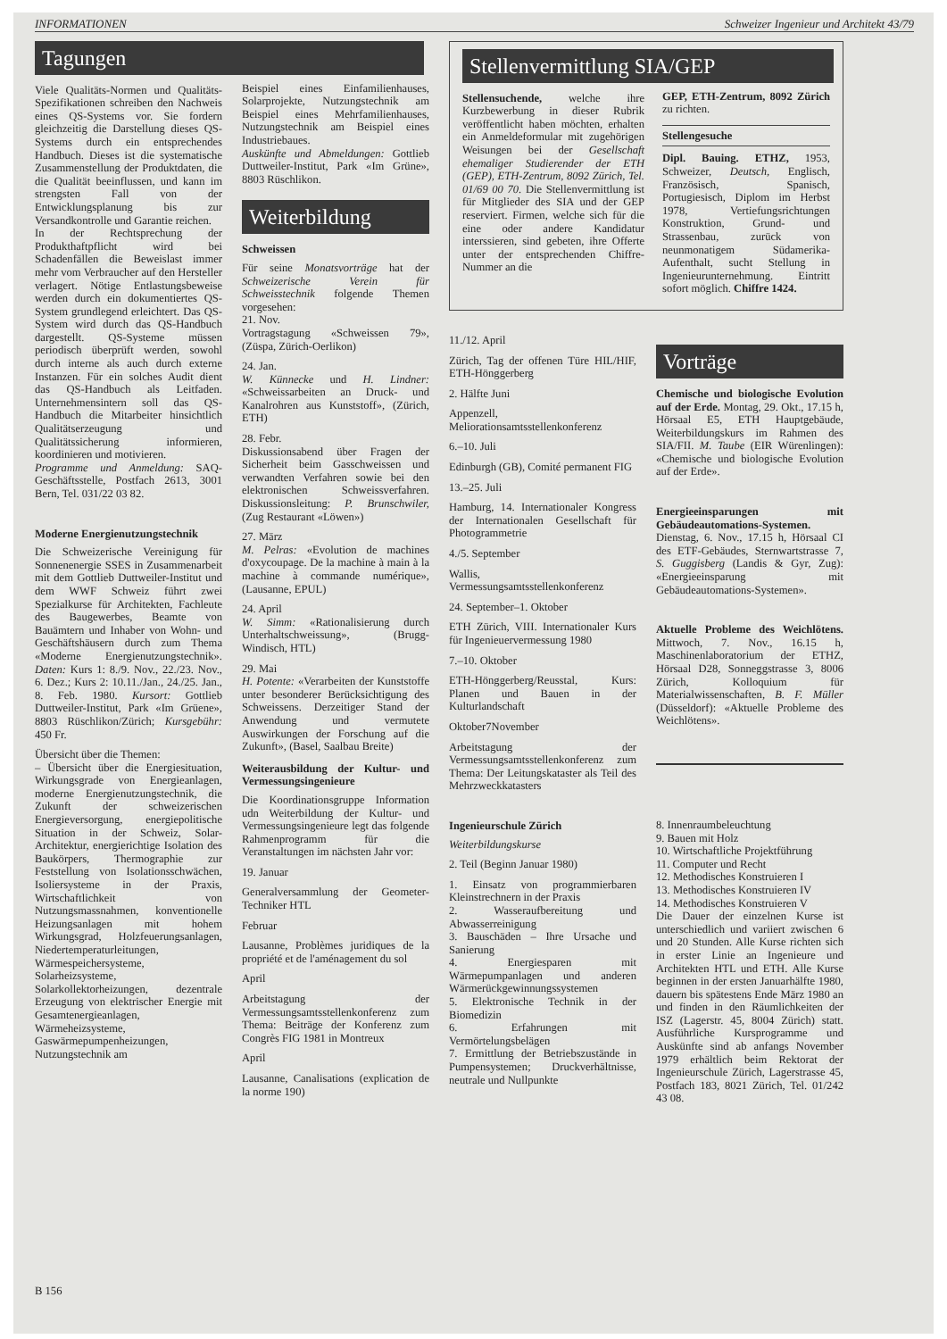INFORMATIONEN Schweizer Ingenieur und Architekt 43/79
Tagungen
Viele Qualitäts-Normen und Qualitäts-Spezifikationen schreiben den Nachweis eines QS-Systems vor. Sie fordern gleichzeitig die Darstellung dieses QS-Systems durch ein entsprechendes Handbuch. Dieses ist die systematische Zusammenstellung der Produktdaten, die die Qualität beeinflussen, und kann im strengsten Fall von der Entwicklungsplanung bis zur Versandkontrolle und Garantie reichen.
In der Rechtsprechung der Produkthaftpflicht wird bei Schadenfällen die Beweislast immer mehr vom Verbraucher auf den Hersteller verlagert. Nötige Entlastungsbeweise werden durch ein dokumentiertes QS-System grundlegend erleichtert. Das QS-System wird durch das QS-Handbuch dargestellt. QS-Systeme müssen periodisch überprüft werden, sowohl durch interne als auch durch externe Instanzen. Für ein solches Audit dient das QS-Handbuch als Leitfaden. Unternehmensintern soll das QS-Handbuch die Mitarbeiter hinsichtlich Qualitätserzeugung und Qualitätssicherung informieren, koordinieren und motivieren.
Programme und Anmeldung: SAQ-Geschäftsstelle, Postfach 2613, 3001 Bern, Tel. 031/22 03 82.
Moderne Energienutzungstechnik
Die Schweizerische Vereinigung für Sonnenenergie SSES in Zusammenarbeit mit dem Gottlieb Duttweiler-Institut und dem WWF Schweiz führt zwei Spezialkurse für Architekten, Fachleute des Baugewerbes, Beamte von Bauämtern und Inhaber von Wohn- und Geschäftshäusern durch zum Thema «Moderne Energienutzungstechnik». Daten: Kurs 1: 8./9. Nov., 22./23. Nov., 6. Dez.; Kurs 2: 10.11./Jan., 24./25. Jan., 8. Feb. 1980. Kursort: Gottlieb Duttweiler-Institut, Park «Im Grüene», 8803 Rüschlikon/Zürich; Kursgebühr: 450 Fr.
Übersicht über die Themen:
– Übersicht über die Energiesituation, Wirkungsgrade von Energieanlagen, moderne Energienutzungstechnik, die Zukunft der schweizerischen Energieversorgung, energiepolitische Situation in der Schweiz, Solar-Architektur, energierichtige Isolation des Baukörpers, Thermographie zur Feststellung von Isolationsschwächen, Isoliersysteme in der Praxis, Wirtschaftlichkeit von Nutzungsmassnahmen, konventionelle Heizungsanlagen mit hohem Wirkungsgrad, Holzfeuerungsanlagen, Niedertemperaturleitungen, Wärmespeichersysteme, Solarheizsysteme, Solarkollektorheizungen, dezentrale Erzeugung von elektrischer Energie mit Gesamtenergieanlagen, Wärmeheizsysteme, Gaswärmepumpenheizungen, Nutzungstechnik am
Beispiel eines Einfamilienhauses, Solarprojekte, Nutzungstechnik am Beispiel eines Mehrfamilienhauses, Nutzungstechnik am Beispiel eines Industriebaues.
Auskünfte und Abmeldungen: Gottlieb Duttweiler-Institut, Park «Im Grüne», 8803 Rüschlikon.
Weiterbildung
Schweissen
Für seine Monatsvorträge hat der Schweizerische Verein für Schweisstechnik folgende Themen vorgesehen:
21. Nov.
Vortragstagung «Schweissen 79», (Züspa, Zürich-Oerlikon)
24. Jan.
W. Künnecke und H. Lindner: «Schweissarbeiten an Druck- und Kanalrohren aus Kunststoff», (Zürich, ETH)
28. Febr.
Diskussionsabend über Fragen der Sicherheit beim Gasschweissen und verwandten Verfahren sowie bei den elektronischen Schweissverfahren. Diskussionsleitung: P. Brunschwiler, (Zug Restaurant «Löwen»)
27. März
M. Pelras: «Evolution de machines d'oxycoupage. De la machine à main à la machine à commande numérique», (Lausanne, EPUL)
24. April
W. Simm: «Rationalisierung durch Unterhaltschweissung», (Brugg-Windisch, HTL)
29. Mai
H. Potente: «Verarbeiten der Kunststoffe unter besonderer Berücksichtigung des Schweissens. Derzeitiger Stand der Anwendung und vermutete Auswirkungen der Forschung auf die Zukunft», (Basel, Saalbau Breite)
Weiterausbildung der Kultur- und Vermessungsingenieure
Die Koordinationsgruppe Information udn Weiterbildung der Kultur- und Vermessungsingenieure legt das folgende Rahmenprogramm für die Veranstaltungen im nächsten Jahr vor:
19. Januar
Generalversammlung der Geometer-Techniker HTL
Februar
Lausanne, Problèmes juridiques de la propriété et de l'aménagement du sol
April
Arbeitstagung der Vermessungsamtsstellenkonferenz zum Thema: Beiträge der Konferenz zum Congrès FIG 1981 in Montreux
April
Lausanne, Canalisations (explication de la norme 190)
Stellenvermittlung SIA/GEP
Stellensuchende, welche ihre Kurzbewerbung in dieser Rubrik veröffentlicht haben möchten, erhalten ein Anmeldeformular mit zugehörigen Weisungen bei der Gesellschaft ehemaliger Studierender der ETH (GEP), ETH-Zentrum, 8092 Zürich, Tel. 01/69 00 70. Die Stellenvermittlung ist für Mitglieder des SIA und der GEP reserviert. Firmen, welche sich für die eine oder andere Kandidatur interssieren, sind gebeten, ihre Offerte unter der entsprechenden Chiffre-Nummer an die
GEP, ETH-Zentrum, 8092 Zürich zu richten.
Stellengesuche
Dipl. Bauing. ETHZ, 1953, Schweizer, Deutsch, Englisch, Französisch, Spanisch, Portugiesisch, Diplom im Herbst 1978, Vertiefungsrichtungen Konstruktion, Grund- und Strassenbau, zurück von neunmonatigem Südamerika-Aufenthalt, sucht Stellung in Ingenieurunternehmung. Eintritt sofort möglich. Chiffre 1424.
11./12. April
Zürich, Tag der offenen Türe HIL/HIF, ETH-Hönggerberg
2. Hälfte Juni
Appenzell, Meliorationsamtsstellenkonferenz
6.–10. Juli
Edinburgh (GB), Comité permanent FIG
13.–25. Juli
Hamburg, 14. Internationaler Kongress der Internationalen Gesellschaft für Photogrammetrie
4./5. September
Wallis, Vermessungsamtsstellenkonferenz
24. September–1. Oktober
ETH Zürich, VIII. Internationaler Kurs für Ingenieuervermessung 1980
7.–10. Oktober
ETH-Hönggerberg/Reusstal, Kurs: Planen und Bauen in der Kulturlandschaft
Oktober7November
Arbeitstagung der Vermessungsamtsstellenkonferenz zum Thema: Der Leitungskataster als Teil des Mehrzweckkatasters
Ingenieurschule Zürich
Weiterbildungskurse
2. Teil (Beginn Januar 1980)
1. Einsatz von programmierbaren Kleinstrechnern in der Praxis
2. Wasseraufbereitung und Abwasserreinigung
3. Bauschäden – Ihre Ursache und Sanierung
4. Energiesparen mit Wärmepumpanlagen und anderen Wärmerückgewinnungssystemen
5. Elektronische Technik in der Biomedizin
6. Erfahrungen mit Vermörtelungsbelägen
7. Ermittlung der Betriebszustände in Pumpensystemen; Druckverhältnisse, neutrale und Nullpunkte
Vorträge
Chemische und biologische Evolution auf der Erde. Montag, 29. Okt., 17.15 h, Hörsaal E5, ETH Hauptgebäude, Weiterbildungskurs im Rahmen des SIA/FII. M. Taube (EIR Würenlingen): «Chemische und biologische Evolution auf der Erde».
Energieeinsparungen mit Gebäudeautomations-Systemen. Dienstag, 6. Nov., 17.15 h, Hörsaal CI des ETF-Gebäudes, Sternwartstrasse 7, S. Guggisberg (Landis & Gyr, Zug): «Energieeinsparung mit Gebäudeautomations-Systemen».
Aktuelle Probleme des Weichlötens. Mittwoch, 7. Nov., 16.15 h, Maschinenlaboratorium der ETHZ, Hörsaal D28, Sonneggstrasse 3, 8006 Zürich, Kolloquium für Materialwissenschaften, B. F. Müller (Düsseldorf): «Aktuelle Probleme des Weichlötens».
8. Innenraumbeleuchtung
9. Bauen mit Holz
10. Wirtschaftliche Projektführung
11. Computer und Recht
12. Methodisches Konstruieren I
13. Methodisches Konstruieren IV
14. Methodisches Konstruieren V
Die Dauer der einzelnen Kurse ist unterschiedlich und variiert zwischen 6 und 20 Stunden. Alle Kurse richten sich in erster Linie an Ingenieure und Architekten HTL und ETH. Alle Kurse beginnen in der ersten Januarhälfte 1980, dauern bis spätestens Ende März 1980 an und finden in den Räumlichkeiten der ISZ (Lagerstr. 45, 8004 Zürich) statt. Ausführliche Kursprogramme und Auskünfte sind ab anfangs November 1979 erhältlich beim Rektorat der Ingenieurschule Zürich, Lagerstrasse 45, Postfach 183, 8021 Zürich, Tel. 01/242 43 08.
B 156